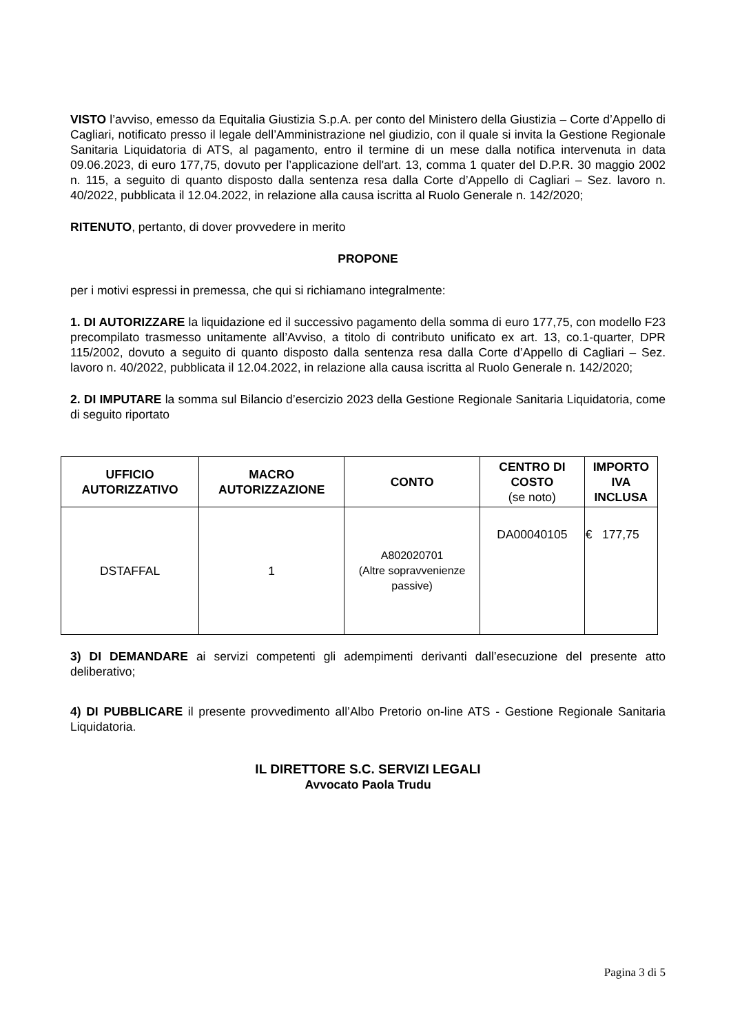VISTO l’avviso, emesso da Equitalia Giustizia S.p.A. per conto del Ministero della Giustizia – Corte d’Appello di Cagliari, notificato presso il legale dell’Amministrazione nel giudizio, con il quale si invita la Gestione Regionale Sanitaria Liquidatoria di ATS, al pagamento, entro il termine di un mese dalla notifica intervenuta in data 09.06.2023, di euro 177,75, dovuto per l’applicazione dell'art. 13, comma 1 quater del D.P.R. 30 maggio 2002 n. 115, a seguito di quanto disposto dalla sentenza resa dalla Corte d’Appello di Cagliari – Sez. lavoro n. 40/2022, pubblicata il 12.04.2022, in relazione alla causa iscritta al Ruolo Generale n. 142/2020;
RITENUTO, pertanto, di dover provvedere in merito
PROPONE
per i motivi espressi in premessa, che qui si richiamano integralmente:
1. DI AUTORIZZARE la liquidazione ed il successivo pagamento della somma di euro 177,75, con modello F23 precompilato trasmesso unitamente all’Avviso, a titolo di contributo unificato ex art. 13, co.1-quarter, DPR 115/2002, dovuto a seguito di quanto disposto dalla sentenza resa dalla Corte d’Appello di Cagliari – Sez. lavoro n. 40/2022, pubblicata il 12.04.2022, in relazione alla causa iscritta al Ruolo Generale n. 142/2020;
2. DI IMPUTARE la somma sul Bilancio d’esercizio 2023 della Gestione Regionale Sanitaria Liquidatoria, come di seguito riportato
| UFFICIO AUTORIZZATIVO | MACRO AUTORIZZAZIONE | CONTO | CENTRO DI COSTO (se noto) | IMPORTO IVA INCLUSA |
| --- | --- | --- | --- | --- |
| DSTAFFAL | 1 | A802020701 (Altre sopravvenienze passive) | DA00040105 | € 177,75 |
3) DI DEMANDARE ai servizi competenti gli adempimenti derivanti dall’esecuzione del presente atto deliberativo;
4) DI PUBBLICARE il presente provvedimento all’Albo Pretorio on-line ATS - Gestione Regionale Sanitaria Liquidatoria.
IL DIRETTORE S.C. SERVIZI LEGALI
Avvocato Paola Trudu
Pagina 3 di 5